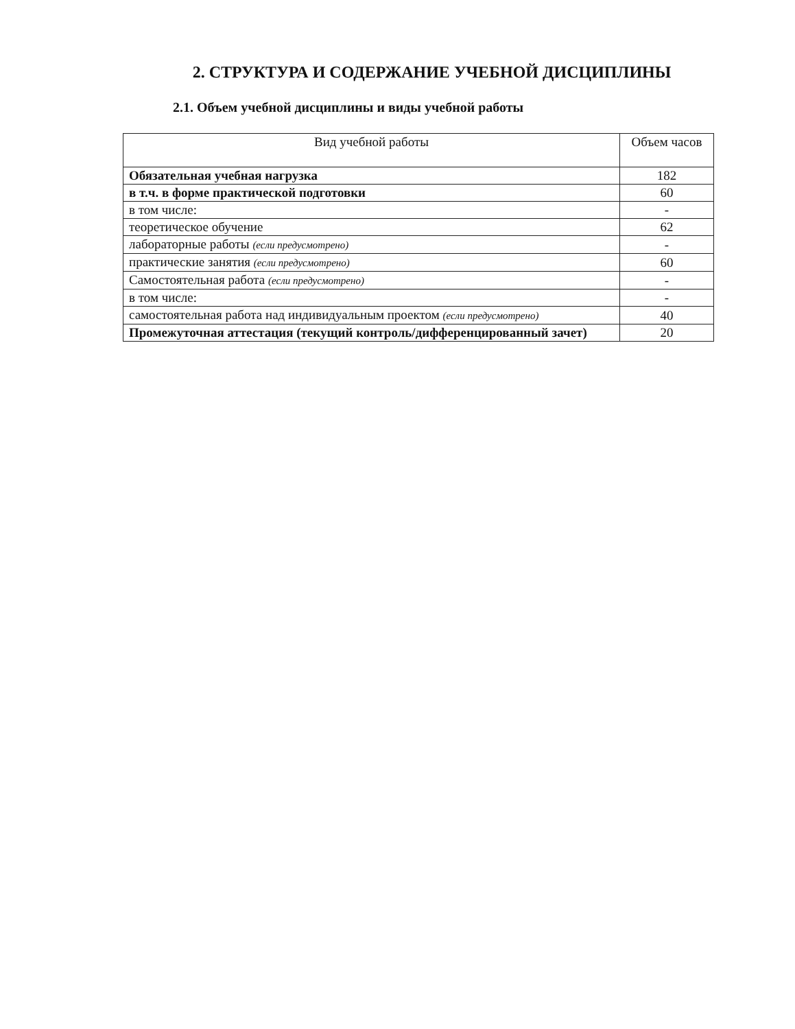2. СТРУКТУРА И СОДЕРЖАНИЕ УЧЕБНОЙ ДИСЦИПЛИНЫ
2.1. Объем учебной дисциплины и виды учебной работы
| Вид учебной работы | Объем часов |
| --- | --- |
| Обязательная учебная нагрузка | 182 |
| в т.ч. в форме практической подготовки | 60 |
| в том числе: | - |
| теоретическое обучение | 62 |
| лабораторные работы (если предусмотрено) | - |
| практические занятия (если предусмотрено) | 60 |
| Самостоятельная работа (если предусмотрено) | - |
| в том числе: | - |
| самостоятельная работа над индивидуальным проектом (если предусмотрено) | 40 |
| Промежуточная аттестация (текущий контроль/дифференцированный зачет) | 20 |